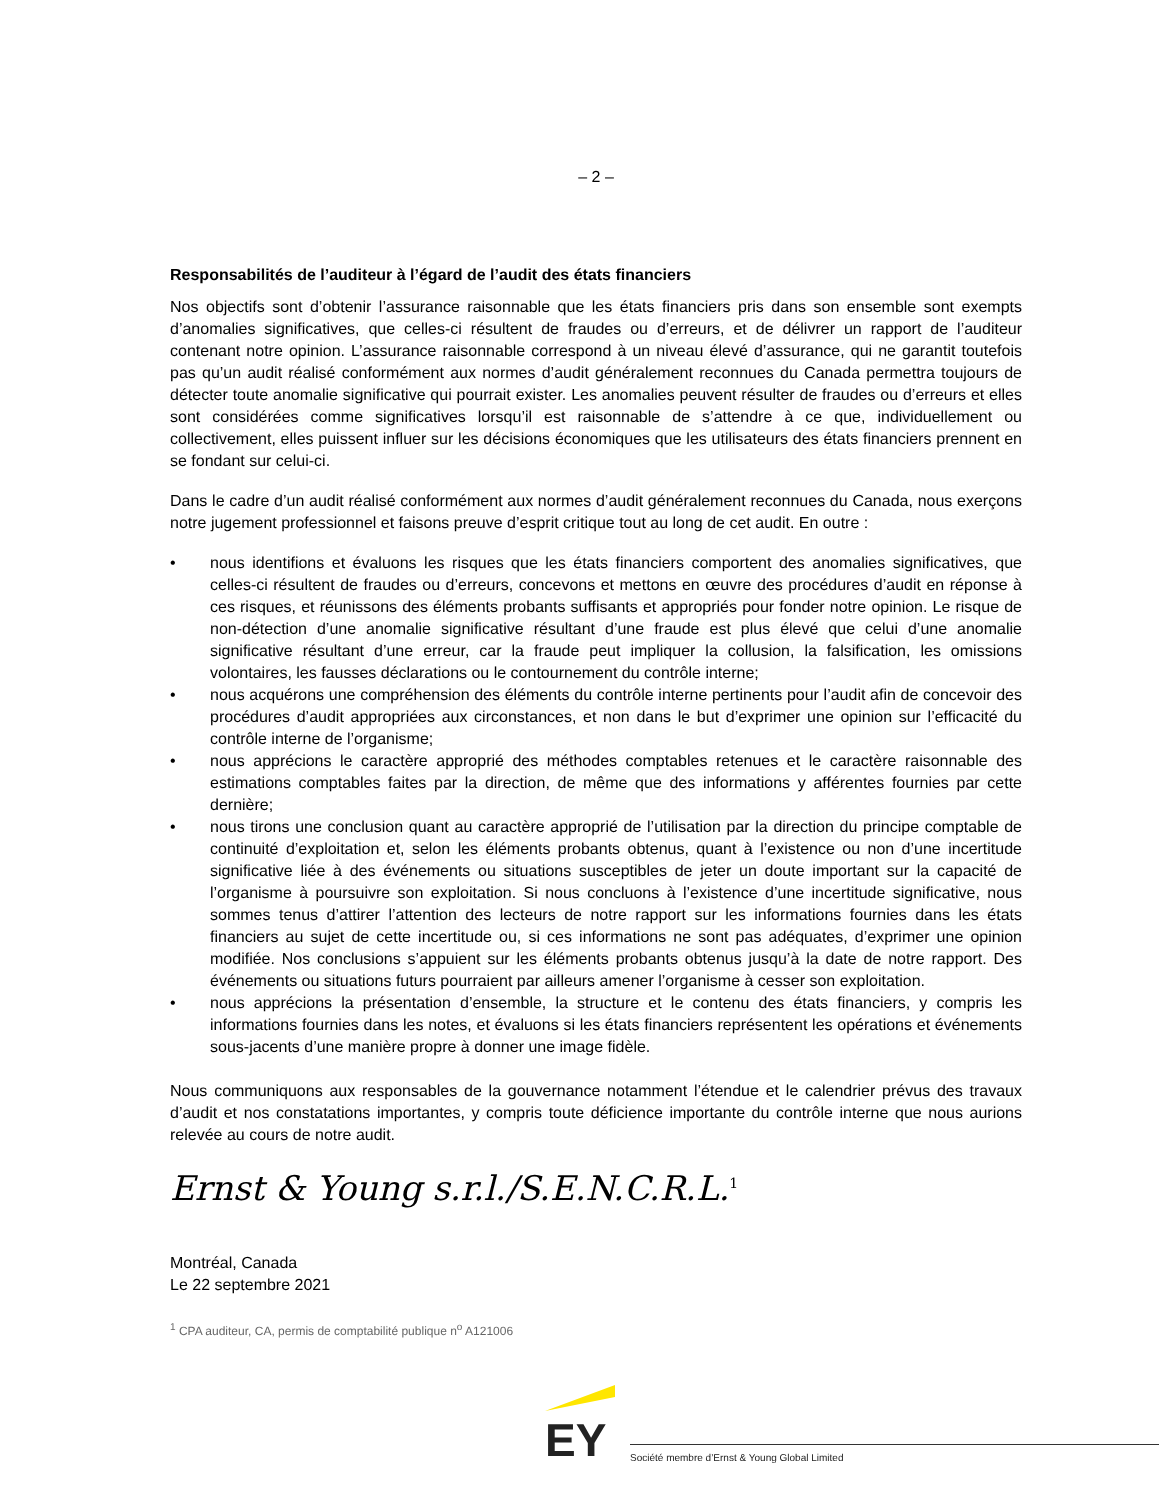– 2 –
Responsabilités de l’auditeur à l’égard de l’audit des états financiers
Nos objectifs sont d’obtenir l’assurance raisonnable que les états financiers pris dans son ensemble sont exempts d’anomalies significatives, que celles-ci résultent de fraudes ou d’erreurs, et de délivrer un rapport de l’auditeur contenant notre opinion. L’assurance raisonnable correspond à un niveau élevé d’assurance, qui ne garantit toutefois pas qu’un audit réalisé conformément aux normes d’audit généralement reconnues du Canada permettra toujours de détecter toute anomalie significative qui pourrait exister. Les anomalies peuvent résulter de fraudes ou d’erreurs et elles sont considérées comme significatives lorsqu’il est raisonnable de s’attendre à ce que, individuellement ou collectivement, elles puissent influer sur les décisions économiques que les utilisateurs des états financiers prennent en se fondant sur celui-ci.
Dans le cadre d’un audit réalisé conformément aux normes d’audit généralement reconnues du Canada, nous exerçons notre jugement professionnel et faisons preuve d’esprit critique tout au long de cet audit. En outre :
• nous identifions et évaluons les risques que les états financiers comportent des anomalies significatives, que celles-ci résultent de fraudes ou d’erreurs, concevons et mettons en œuvre des procédures d’audit en réponse à ces risques, et réunissons des éléments probants suffisants et appropriés pour fonder notre opinion. Le risque de non-détection d’une anomalie significative résultant d’une fraude est plus élevé que celui d’une anomalie significative résultant d’une erreur, car la fraude peut impliquer la collusion, la falsification, les omissions volontaires, les fausses déclarations ou le contournement du contrôle interne;
• nous acquérons une compréhension des éléments du contrôle interne pertinents pour l’audit afin de concevoir des procédures d’audit appropriées aux circonstances, et non dans le but d’exprimer une opinion sur l’efficacité du contrôle interne de l’organisme;
• nous apprécions le caractère approprié des méthodes comptables retenues et le caractère raisonnable des estimations comptables faites par la direction, de même que des informations y afférentes fournies par cette dernière;
• nous tirons une conclusion quant au caractère approprié de l’utilisation par la direction du principe comptable de continuité d’exploitation et, selon les éléments probants obtenus, quant à l’existence ou non d’une incertitude significative liée à des événements ou situations susceptibles de jeter un doute important sur la capacité de l’organisme à poursuivre son exploitation. Si nous concluons à l’existence d’une incertitude significative, nous sommes tenus d’attirer l’attention des lecteurs de notre rapport sur les informations fournies dans les états financiers au sujet de cette incertitude ou, si ces informations ne sont pas adéquates, d’exprimer une opinion modifiée. Nos conclusions s’appuient sur les éléments probants obtenus jusqu’à la date de notre rapport. Des événements ou situations futurs pourraient par ailleurs amener l’organisme à cesser son exploitation.
• nous apprécions la présentation d’ensemble, la structure et le contenu des états financiers, y compris les informations fournies dans les notes, et évaluons si les états financiers représentent les opérations et événements sous-jacents d’une manière propre à donner une image fidèle.
Nous communiquons aux responsables de la gouvernance notamment l’étendue et le calendrier prévus des travaux d’audit et nos constatations importantes, y compris toute déficience importante du contrôle interne que nous aurions relevée au cours de notre audit.
Ernst & Young s.r.l./S.E.N.C.R.L.<sup>1</sup>
Montréal, Canada
Le 22 septembre 2021
<sup>1</sup> CPA auditeur, CA, permis de comptabilité publique n<sup>o</sup> A121006
EY
Société membre d’Ernst & Young Global Limited